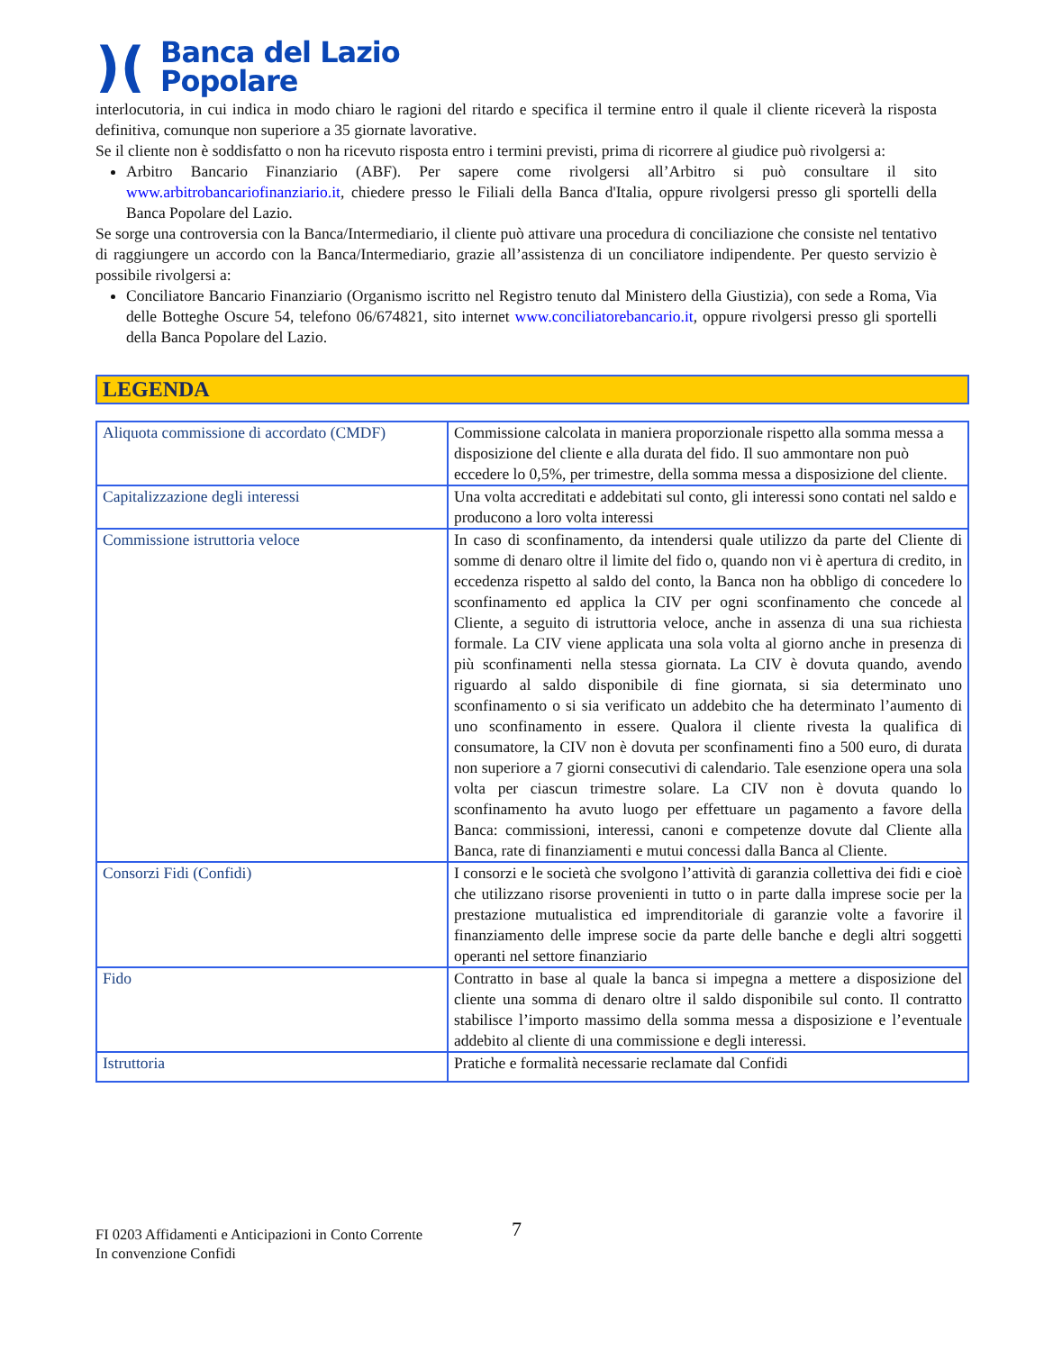)(
Banca del Lazio
Popolare
interlocutoria, in cui indica in modo chiaro le ragioni del ritardo e specifica il termine entro il quale il cliente riceverà la risposta definitiva, comunque non superiore a 35 giornate lavorative.
Se il cliente non è soddisfatto o non ha ricevuto risposta entro i termini previsti, prima di ricorrere al giudice può rivolgersi a:
Arbitro Bancario Finanziario (ABF). Per sapere come rivolgersi all’Arbitro si può consultare il sito www.arbitrobancariofinanziario.it, chiedere presso le Filiali della Banca d'Italia, oppure rivolgersi presso gli sportelli della Banca Popolare del Lazio.
Se sorge una controversia con la Banca/Intermediario, il cliente può attivare una procedura di conciliazione che consiste nel tentativo di raggiungere un accordo con la Banca/Intermediario, grazie all’assistenza di un conciliatore indipendente. Per questo servizio è possibile rivolgersi a:
Conciliatore Bancario Finanziario (Organismo iscritto nel Registro tenuto dal Ministero della Giustizia), con sede a Roma, Via delle Botteghe Oscure 54, telefono 06/674821, sito internet www.conciliatorebancario.it, oppure rivolgersi presso gli sportelli della Banca Popolare del Lazio.
LEGENDA
| Aliquota commissione di accordato (CMDF) | Commissione calcolata in maniera proporzionale rispetto alla somma messa a disposizione del cliente e alla durata del fido. Il suo ammontare non può eccedere lo 0,5%, per trimestre, della somma messa a disposizione del cliente. |
| Capitalizzazione degli interessi | Una volta accreditati e addebitati sul conto, gli interessi sono contati nel saldo e producono a loro volta interessi |
| Commissione istruttoria veloce | In caso di sconfinamento, da intendersi quale utilizzo da parte del Cliente di somme di denaro oltre il limite del fido o, quando non vi è apertura di credito, in eccedenza rispetto al saldo del conto, la Banca non ha obbligo di concedere lo sconfinamento ed applica la CIV per ogni sconfinamento che concede al Cliente, a seguito di istruttoria veloce, anche in assenza di una sua richiesta formale. La CIV viene applicata una sola volta al giorno anche in presenza di più sconfinamenti nella stessa giornata. La CIV è dovuta quando, avendo riguardo al saldo disponibile di fine giornata, si sia determinato uno sconfinamento o si sia verificato un addebito che ha determinato l’aumento di uno sconfinamento in essere. Qualora il cliente rivesta la qualifica di consumatore, la CIV non è dovuta per sconfinamenti fino a 500 euro, di durata non superiore a 7 giorni consecutivi di calendario. Tale esenzione opera una sola volta per ciascun trimestre solare. La CIV non è dovuta quando lo sconfinamento ha avuto luogo per effettuare un pagamento a favore della Banca: commissioni, interessi, canoni e competenze dovute dal Cliente alla Banca, rate di finanziamenti e mutui concessi dalla Banca al Cliente. |
| Consorzi Fidi (Confidi) | I consorzi e le società che svolgono l’attività di garanzia collettiva dei fidi e cioè che utilizzano risorse provenienti in tutto o in parte dalla imprese socie per la prestazione mutualistica ed imprenditoriale di garanzie volte a favorire il finanziamento delle imprese socie da parte delle banche e degli altri soggetti operanti nel settore finanziario |
| Fido | Contratto in base al quale la banca si impegna a mettere a disposizione del cliente una somma di denaro oltre il saldo disponibile sul conto. Il contratto stabilisce l’importo massimo della somma messa a disposizione e l’eventuale addebito al cliente di una commissione e degli interessi. |
| Istruttoria | Pratiche e formalità necessarie reclamate dal Confidi |
7
FI 0203 Affidamenti e Anticipazioni in Conto Corrente
In convenzione Confidi